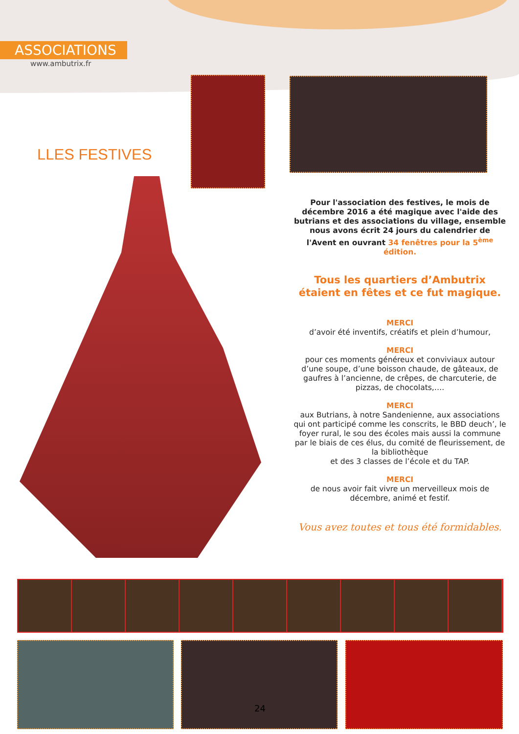ASSOCIATIONS
www.ambutrix.fr
LLES FESTIVES
Pour l'association des festives, le mois de décembre 2016 a été magique avec l'aide des butrians et des associations du village, ensemble nous avons écrit 24 jours du calendrier de l'Avent en ouvrant 34 fenêtres pour la 5<sup>ème</sup> édition.
Tous les quartiers d’Ambutrix étaient en fêtes et ce fut magique.
MERCI
d’avoir été inventifs, créatifs et plein d’humour,
MERCI
pour ces moments généreux et conviviaux autour d’une soupe, d’une boisson chaude, de gâteaux, de gaufres à l’ancienne, de crêpes, de charcuterie, de pizzas, de chocolats,….
MERCI
aux Butrians, à notre Sandenienne, aux associations qui ont participé comme les conscrits, le BBD deuch’, le foyer rural, le sou des écoles mais aussi la commune par le biais de ces élus, du comité de fleurissement, de la bibliothèque
et des 3 classes de l’école et du TAP.
MERCI
de nous avoir fait vivre un merveilleux mois de décembre, animé et festif.
Vous avez toutes et tous été formidables.
24